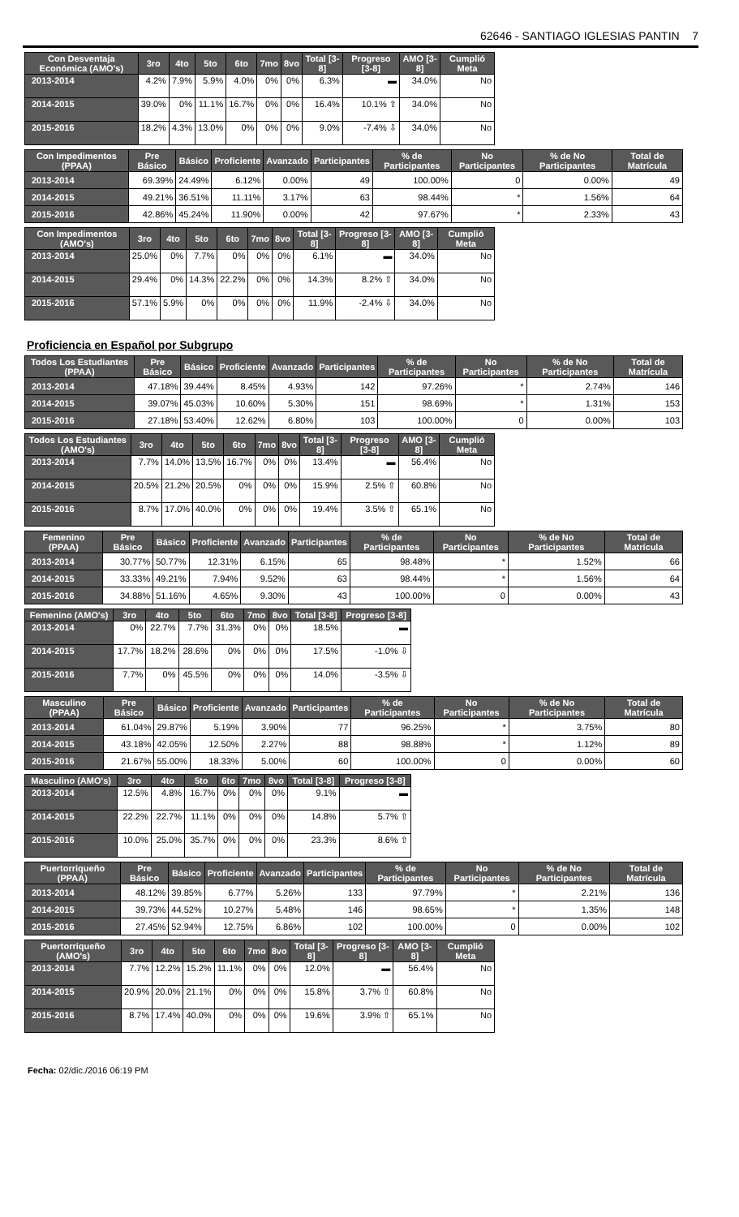62646 - SANTIAGO IGLESIAS PANTIN 7
| Con Desventaja Económica (AMO's) | 3ro | 4to | 5to | 6to | 7mo | 8vo | Total [3-8] | Progreso [3-8] | AMO [3-8] | Cumplió Meta |
| --- | --- | --- | --- | --- | --- | --- | --- | --- | --- | --- |
| 2013-2014 | 4.2% | 7.9% | 5.9% | 4.0% | 0% | 0% | 6.3% | ▬ | 34.0% | No |
| 2014-2015 | 39.0% | 0% | 11.1% | 16.7% | 0% | 0% | 16.4% | 10.1% ⇧ | 34.0% | No |
| 2015-2016 | 18.2% | 4.3% | 13.0% | 0% | 0% | 0% | 9.0% | -7.4% ⇩ | 34.0% | No |
| Con Impedimentos (PPAA) | Pre Básico | Básico | Proficiente | Avanzado | Participantes | % de Participantes | No Participantes | % de No Participantes | Total de Matrícula |
| --- | --- | --- | --- | --- | --- | --- | --- | --- | --- |
| 2013-2014 | 69.39% | 24.49% | 6.12% | 0.00% | 49 | 100.00% | 0 | 0.00% | 49 |
| 2014-2015 | 49.21% | 36.51% | 11.11% | 3.17% | 63 | 98.44% | * | 1.56% | 64 |
| 2015-2016 | 42.86% | 45.24% | 11.90% | 0.00% | 42 | 97.67% | * | 2.33% | 43 |
| Con Impedimentos (AMO's) | 3ro | 4to | 5to | 6to | 7mo | 8vo | Total [3-8] | Progreso [3-8] | AMO [3-8] | Cumplió Meta |
| --- | --- | --- | --- | --- | --- | --- | --- | --- | --- | --- |
| 2013-2014 | 25.0% | 0% | 7.7% | 0% | 0% | 0% | 6.1% | ▬ | 34.0% | No |
| 2014-2015 | 29.4% | 0% | 14.3% | 22.2% | 0% | 0% | 14.3% | 8.2% ⇧ | 34.0% | No |
| 2015-2016 | 57.1% | 5.9% | 0% | 0% | 0% | 0% | 11.9% | -2.4% ⇩ | 34.0% | No |
Proficiencia en Español por Subgrupo
| Todos Los Estudiantes (PPAA) | Pre Básico | Básico | Proficiente | Avanzado | Participantes | % de Participantes | No Participantes | % de No Participantes | Total de Matrícula |
| --- | --- | --- | --- | --- | --- | --- | --- | --- | --- |
| 2013-2014 | 47.18% | 39.44% | 8.45% | 4.93% | 142 | 97.26% | * | 2.74% | 146 |
| 2014-2015 | 39.07% | 45.03% | 10.60% | 5.30% | 151 | 98.69% | * | 1.31% | 153 |
| 2015-2016 | 27.18% | 53.40% | 12.62% | 6.80% | 103 | 100.00% | 0 | 0.00% | 103 |
| Todos Los Estudiantes (AMO's) | 3ro | 4to | 5to | 6to | 7mo | 8vo | Total [3-8] | Progreso [3-8] | AMO [3-8] | Cumplió Meta |
| --- | --- | --- | --- | --- | --- | --- | --- | --- | --- | --- |
| 2013-2014 | 7.7% | 14.0% | 13.5% | 16.7% | 0% | 0% | 13.4% | ▬ | 56.4% | No |
| 2014-2015 | 20.5% | 21.2% | 20.5% | 0% | 0% | 0% | 15.9% | 2.5% ⇧ | 60.8% | No |
| 2015-2016 | 8.7% | 17.0% | 40.0% | 0% | 0% | 0% | 19.4% | 3.5% ⇧ | 65.1% | No |
| Femenino (PPAA) | Pre Básico | Básico | Proficiente | Avanzado | Participantes | % de Participantes | No Participantes | % de No Participantes | Total de Matrícula |
| --- | --- | --- | --- | --- | --- | --- | --- | --- | --- |
| 2013-2014 | 30.77% | 50.77% | 12.31% | 6.15% | 65 | 98.48% | * | 1.52% | 66 |
| 2014-2015 | 33.33% | 49.21% | 7.94% | 9.52% | 63 | 98.44% | * | 1.56% | 64 |
| 2015-2016 | 34.88% | 51.16% | 4.65% | 9.30% | 43 | 100.00% | 0 | 0.00% | 43 |
| Femenino (AMO's) | 3ro | 4to | 5to | 6to | 7mo | 8vo | Total [3-8] | Progreso [3-8] |
| --- | --- | --- | --- | --- | --- | --- | --- | --- |
| 2013-2014 | 0% | 22.7% | 7.7% | 31.3% | 0% | 0% | 18.5% | ▬ |
| 2014-2015 | 17.7% | 18.2% | 28.6% | 0% | 0% | 0% | 17.5% | -1.0% ⇩ |
| 2015-2016 | 7.7% | 0% | 45.5% | 0% | 0% | 0% | 14.0% | -3.5% ⇩ |
| Masculino (PPAA) | Pre Básico | Básico | Proficiente | Avanzado | Participantes | % de Participantes | No Participantes | % de No Participantes | Total de Matrícula |
| --- | --- | --- | --- | --- | --- | --- | --- | --- | --- |
| 2013-2014 | 61.04% | 29.87% | 5.19% | 3.90% | 77 | 96.25% | * | 3.75% | 80 |
| 2014-2015 | 43.18% | 42.05% | 12.50% | 2.27% | 88 | 98.88% | * | 1.12% | 89 |
| 2015-2016 | 21.67% | 55.00% | 18.33% | 5.00% | 60 | 100.00% | 0 | 0.00% | 60 |
| Masculino (AMO's) | 3ro | 4to | 5to | 6to | 7mo | 8vo | Total [3-8] | Progreso [3-8] |
| --- | --- | --- | --- | --- | --- | --- | --- | --- |
| 2013-2014 | 12.5% | 4.8% | 16.7% | 0% | 0% | 0% | 9.1% | ▬ |
| 2014-2015 | 22.2% | 22.7% | 11.1% | 0% | 0% | 0% | 14.8% | 5.7% ⇧ |
| 2015-2016 | 10.0% | 25.0% | 35.7% | 0% | 0% | 0% | 23.3% | 8.6% ⇧ |
| Puertorriqueño (PPAA) | Pre Básico | Básico | Proficiente | Avanzado | Participantes | % de Participantes | No Participantes | % de No Participantes | Total de Matrícula |
| --- | --- | --- | --- | --- | --- | --- | --- | --- | --- |
| 2013-2014 | 48.12% | 39.85% | 6.77% | 5.26% | 133 | 97.79% | * | 2.21% | 136 |
| 2014-2015 | 39.73% | 44.52% | 10.27% | 5.48% | 146 | 98.65% | * | 1.35% | 148 |
| 2015-2016 | 27.45% | 52.94% | 12.75% | 6.86% | 102 | 100.00% | 0 | 0.00% | 102 |
| Puertorriqueño (AMO's) | 3ro | 4to | 5to | 6to | 7mo | 8vo | Total [3-8] | Progreso [3-8] | AMO [3-8] | Cumplió Meta |
| --- | --- | --- | --- | --- | --- | --- | --- | --- | --- | --- |
| 2013-2014 | 7.7% | 12.2% | 15.2% | 11.1% | 0% | 0% | 12.0% | ▬ | 56.4% | No |
| 2014-2015 | 20.9% | 20.0% | 21.1% | 0% | 0% | 0% | 15.8% | 3.7% ⇧ | 60.8% | No |
| 2015-2016 | 8.7% | 17.4% | 40.0% | 0% | 0% | 0% | 19.6% | 3.9% ⇧ | 65.1% | No |
Fecha: 02/dic./2016 06:19 PM